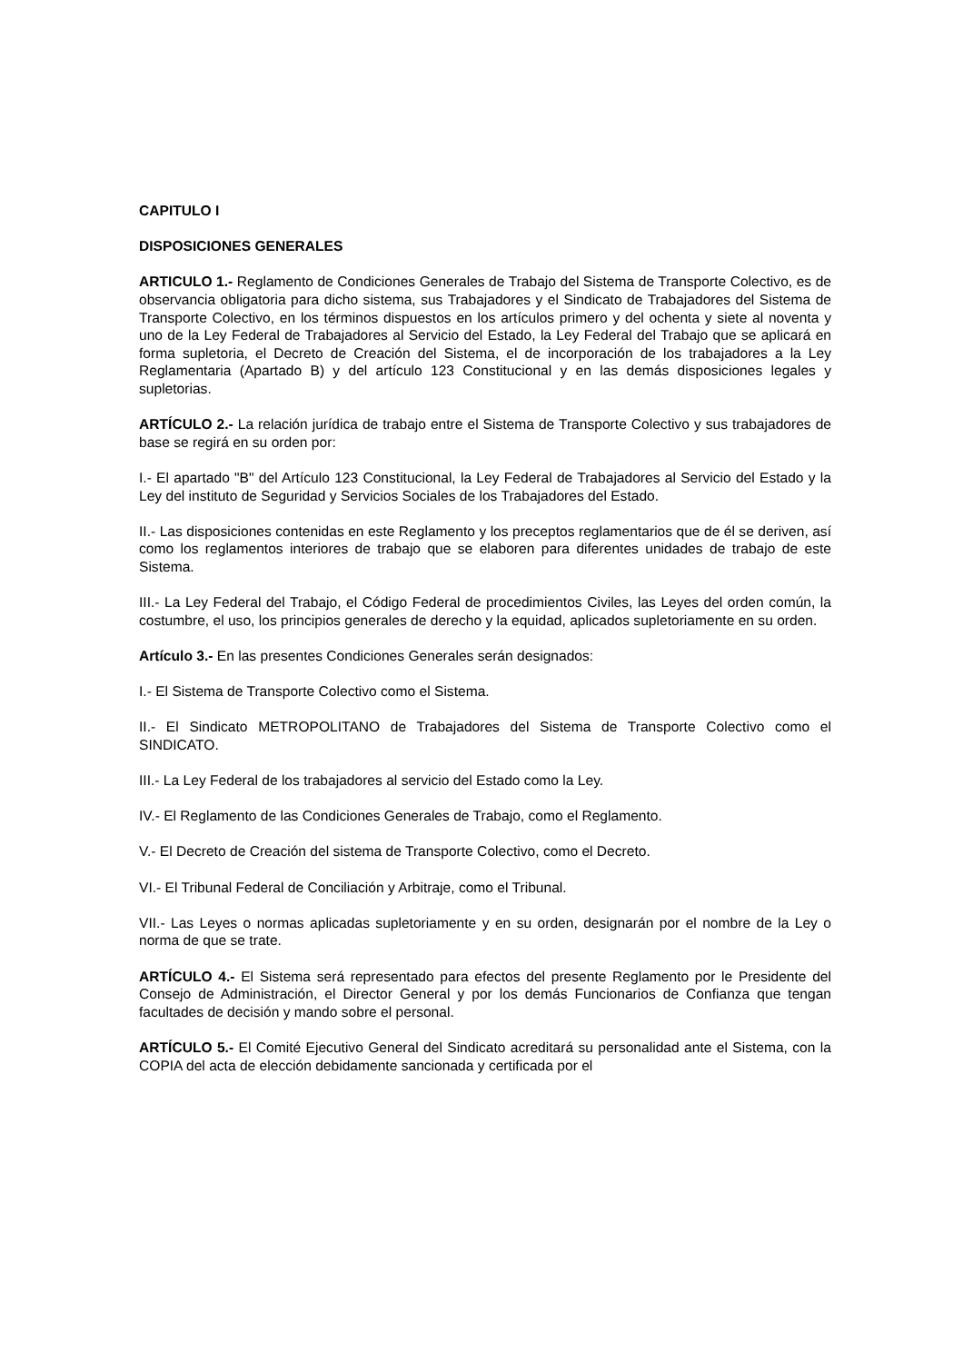CAPITULO I
DISPOSICIONES GENERALES
ARTICULO 1.- Reglamento de Condiciones Generales de Trabajo del Sistema de Transporte Colectivo, es de observancia obligatoria para dicho sistema, sus Trabajadores y el Sindicato de Trabajadores del Sistema de Transporte Colectivo, en los términos dispuestos en los artículos primero y del ochenta y siete al noventa y uno de la Ley Federal de Trabajadores al Servicio del Estado, la Ley Federal del Trabajo que se aplicará en forma supletoria, el Decreto de Creación del Sistema, el de incorporación de los trabajadores a la Ley Reglamentaria (Apartado B) y del artículo 123 Constitucional y en las demás disposiciones legales y supletorias.
ARTÍCULO 2.- La relación jurídica de trabajo entre el Sistema de Transporte Colectivo y sus trabajadores de base se regirá en su orden por:
I.- El apartado "B" del Artículo 123 Constitucional, la Ley Federal de Trabajadores al Servicio del Estado y la Ley del instituto de Seguridad y Servicios Sociales de los Trabajadores del Estado.
II.- Las disposiciones contenidas en este Reglamento y los preceptos reglamentarios que de él se deriven, así como los reglamentos interiores de trabajo que se elaboren para diferentes unidades de trabajo de este Sistema.
III.- La Ley Federal del Trabajo, el Código Federal de procedimientos Civiles, las Leyes del orden común, la costumbre, el uso, los principios generales de derecho y la equidad, aplicados supletoriamente en su orden.
Artículo 3.- En las presentes Condiciones Generales serán designados:
I.- El Sistema de Transporte Colectivo como el Sistema.
II.- El Sindicato METROPOLITANO de Trabajadores del Sistema de Transporte Colectivo como el SINDICATO.
III.- La Ley Federal de los trabajadores al servicio del Estado como la Ley.
IV.- El Reglamento de las Condiciones Generales de Trabajo, como el Reglamento.
V.- El Decreto de Creación del sistema de Transporte Colectivo, como el Decreto.
VI.- El Tribunal Federal de Conciliación y Arbitraje, como el Tribunal.
VII.- Las Leyes o normas aplicadas supletoriamente y en su orden, designarán por el nombre de la Ley o norma de que se trate.
ARTÍCULO 4.- El Sistema será representado para efectos del presente Reglamento por le Presidente del Consejo de Administración, el Director General y por los demás Funcionarios de Confianza que tengan facultades de decisión y mando sobre el personal.
ARTÍCULO 5.- El Comité Ejecutivo General del Sindicato acreditará su personalidad ante el Sistema, con la COPIA del acta de elección debidamente sancionada y certificada por el